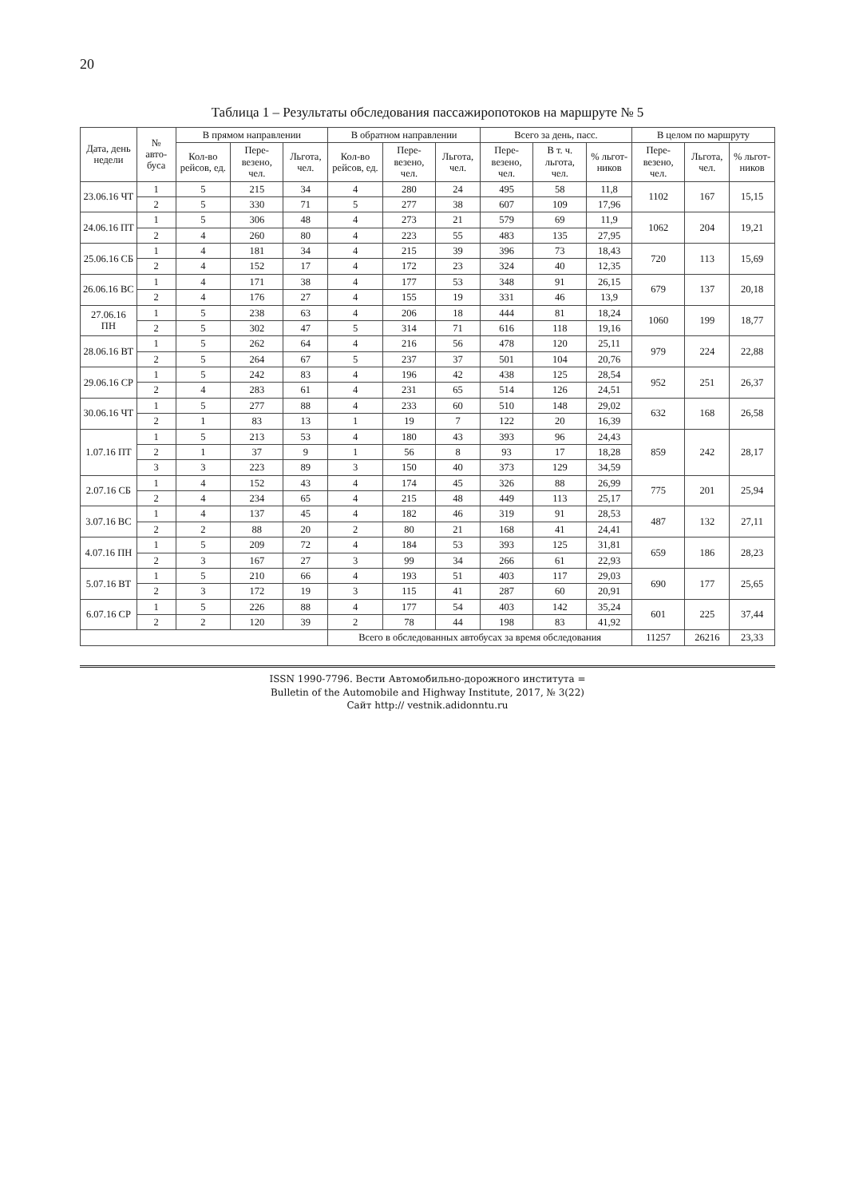20
Таблица 1 – Результаты обследования пассажиропотоков на маршруте № 5
| Дата, день недели | № авто-буса | В прямом направлении | | | В обратном направлении | | | Всего за день, пасс. | | | В целом по маршруту | | |
| --- | --- | --- | --- | --- | --- | --- | --- | --- | --- | --- | --- | --- | --- |
| | | Кол-во рейсов, ед. | Пере-везено, чел. | Льгота, чел. | Кол-во рейсов, ед. | Пере-везено, чел. | Льгота, чел. | Пере-везено, чел. | В т. ч. льгота, чел. | % льгот-ников | Пере-везено, чел. | Льгота, чел. | % льгот-ников |
| 23.06.16 ЧТ | 1 | 5 | 215 | 34 | 4 | 280 | 24 | 495 | 58 | 11,8 | 1102 | 167 | 15,15 |
| | 2 | 5 | 330 | 71 | 5 | 277 | 38 | 607 | 109 | 17,96 | | | |
| 24.06.16 ПТ | 1 | 5 | 306 | 48 | 4 | 273 | 21 | 579 | 69 | 11,9 | 1062 | 204 | 19,21 |
| | 2 | 4 | 260 | 80 | 4 | 223 | 55 | 483 | 135 | 27,95 | | | |
| 25.06.16 СБ | 1 | 4 | 181 | 34 | 4 | 215 | 39 | 396 | 73 | 18,43 | 720 | 113 | 15,69 |
| | 2 | 4 | 152 | 17 | 4 | 172 | 23 | 324 | 40 | 12,35 | | | |
| 26.06.16 ВС | 1 | 4 | 171 | 38 | 4 | 177 | 53 | 348 | 91 | 26,15 | 679 | 137 | 20,18 |
| | 2 | 4 | 176 | 27 | 4 | 155 | 19 | 331 | 46 | 13,9 | | | |
| 27.06.16 ПН | 1 | 5 | 238 | 63 | 4 | 206 | 18 | 444 | 81 | 18,24 | 1060 | 199 | 18,77 |
| | 2 | 5 | 302 | 47 | 5 | 314 | 71 | 616 | 118 | 19,16 | | | |
| 28.06.16 ВТ | 1 | 5 | 262 | 64 | 4 | 216 | 56 | 478 | 120 | 25,11 | 979 | 224 | 22,88 |
| | 2 | 5 | 264 | 67 | 5 | 237 | 37 | 501 | 104 | 20,76 | | | |
| 29.06.16 СР | 1 | 5 | 242 | 83 | 4 | 196 | 42 | 438 | 125 | 28,54 | 952 | 251 | 26,37 |
| | 2 | 4 | 283 | 61 | 4 | 231 | 65 | 514 | 126 | 24,51 | | | |
| 30.06.16 ЧТ | 1 | 5 | 277 | 88 | 4 | 233 | 60 | 510 | 148 | 29,02 | 632 | 168 | 26,58 |
| | 2 | 1 | 83 | 13 | 1 | 19 | 7 | 122 | 20 | 16,39 | | | |
| 1.07.16 ПТ | 1 | 5 | 213 | 53 | 4 | 180 | 43 | 393 | 96 | 24,43 | 859 | 242 | 28,17 |
| | 2 | 1 | 37 | 9 | 1 | 56 | 8 | 93 | 17 | 18,28 | | | |
| | 3 | 3 | 223 | 89 | 3 | 150 | 40 | 373 | 129 | 34,59 | | | |
| 2.07.16 СБ | 1 | 4 | 152 | 43 | 4 | 174 | 45 | 326 | 88 | 26,99 | 775 | 201 | 25,94 |
| | 2 | 4 | 234 | 65 | 4 | 215 | 48 | 449 | 113 | 25,17 | | | |
| 3.07.16 ВС | 1 | 4 | 137 | 45 | 4 | 182 | 46 | 319 | 91 | 28,53 | 487 | 132 | 27,11 |
| | 2 | 2 | 88 | 20 | 2 | 80 | 21 | 168 | 41 | 24,41 | | | |
| 4.07.16 ПН | 1 | 5 | 209 | 72 | 4 | 184 | 53 | 393 | 125 | 31,81 | 659 | 186 | 28,23 |
| | 2 | 3 | 167 | 27 | 3 | 99 | 34 | 266 | 61 | 22,93 | | | |
| 5.07.16 ВТ | 1 | 5 | 210 | 66 | 4 | 193 | 51 | 403 | 117 | 29,03 | 690 | 177 | 25,65 |
| | 2 | 3 | 172 | 19 | 3 | 115 | 41 | 287 | 60 | 20,91 | | | |
| 6.07.16 СР | 1 | 5 | 226 | 88 | 4 | 177 | 54 | 403 | 142 | 35,24 | 601 | 225 | 37,44 |
| | 2 | 2 | 120 | 39 | 2 | 78 | 44 | 198 | 83 | 41,92 | | | |
| | | | | | Всего в обследованных автобусах за время обследования | | | | | | 11257 | 26216 | 23,33 |
ISSN 1990-7796. Вести Автомобильно-дорожного института =
Bulletin of the Automobile and Highway Institute, 2017, № 3(22)
Сайт http:// vestnik.adidonntu.ru